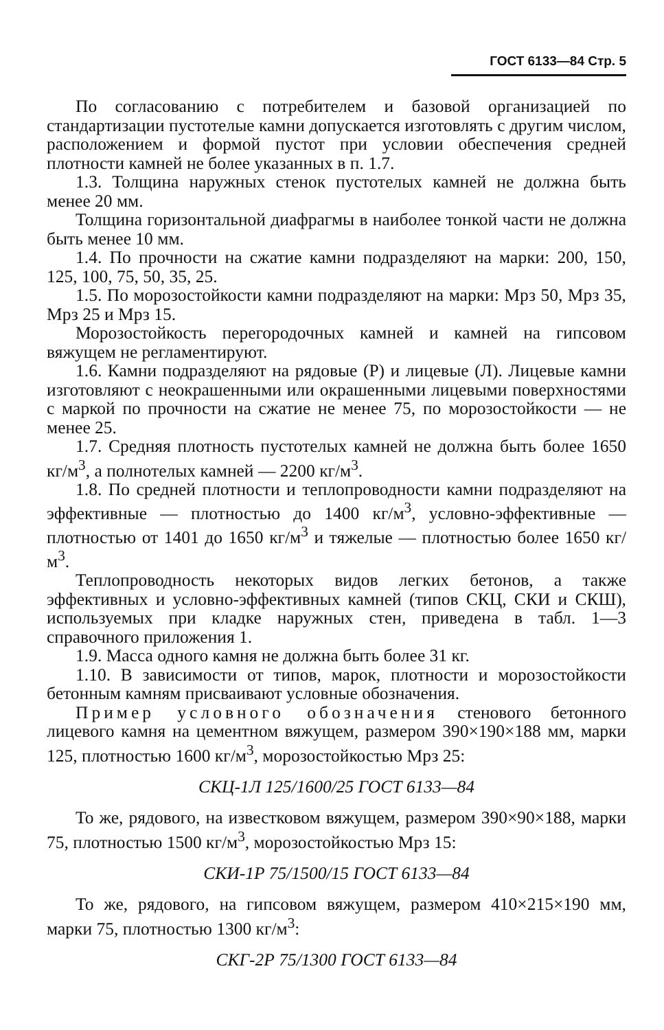ГОСТ 6133—84 Стр. 5
По согласованию с потребителем и базовой организацией по стандартизации пустотелые камни допускается изготовлять с другим числом, расположением и формой пустот при условии обеспечения средней плотности камней не более указанных в п. 1.7.
1.3. Толщина наружных стенок пустотелых камней не должна быть менее 20 мм.
Толщина горизонтальной диафрагмы в наиболее тонкой части не должна быть менее 10 мм.
1.4. По прочности на сжатие камни подразделяют на марки: 200, 150, 125, 100, 75, 50, 35, 25.
1.5. По морозостойкости камни подразделяют на марки: Мрз 50, Мрз 35, Мрз 25 и Мрз 15.
Морозостойкость перегородочных камней и камней на гипсовом вяжущем не регламентируют.
1.6. Камни подразделяют на рядовые (Р) и лицевые (Л). Лицевые камни изготовляют с неокрашенными или окрашенными лицевыми поверхностями с маркой по прочности на сжатие не менее 75, по морозостойкости — не менее 25.
1.7. Средняя плотность пустотелых камней не должна быть более 1650 кг/м<sup>3</sup>, а полнотелых камней — 2200 кг/м<sup>3</sup>.
1.8. По средней плотности и теплопроводности камни подразделяют на эффективные — плотностью до 1400 кг/м<sup>3</sup>, условно-эффективные — плотностью от 1401 до 1650 кг/м<sup>3</sup> и тяжелые — плотностью более 1650 кг/м<sup>3</sup>.
Теплопроводность некоторых видов легких бетонов, а также эффективных и условно-эффективных камней (типов СКЦ, СКИ и СКШ), используемых при кладке наружных стен, приведена в табл. 1—3 справочного приложения 1.
1.9. Масса одного камня не должна быть более 31 кг.
1.10. В зависимости от типов, марок, плотности и морозостойкости бетонным камням присваивают условные обозначения.
Пример условного обозначения стенового бетонного лицевого камня на цементном вяжущем, размером 390×190×188 мм, марки 125, плотностью 1600 кг/м<sup>3</sup>, морозостойкостью Мрз 25:
СКЦ-1Л 125/1600/25 ГОСТ 6133—84
То же, рядового, на известковом вяжущем, размером 390×90×188, марки 75, плотностью 1500 кг/м<sup>3</sup>, морозостойкостью Мрз 15:
СКИ-1Р 75/1500/15 ГОСТ 6133—84
То же, рядового, на гипсовом вяжущем, размером 410×215×190 мм, марки 75, плотностью 1300 кг/м<sup>3</sup>:
СКГ-2Р 75/1300 ГОСТ 6133—84